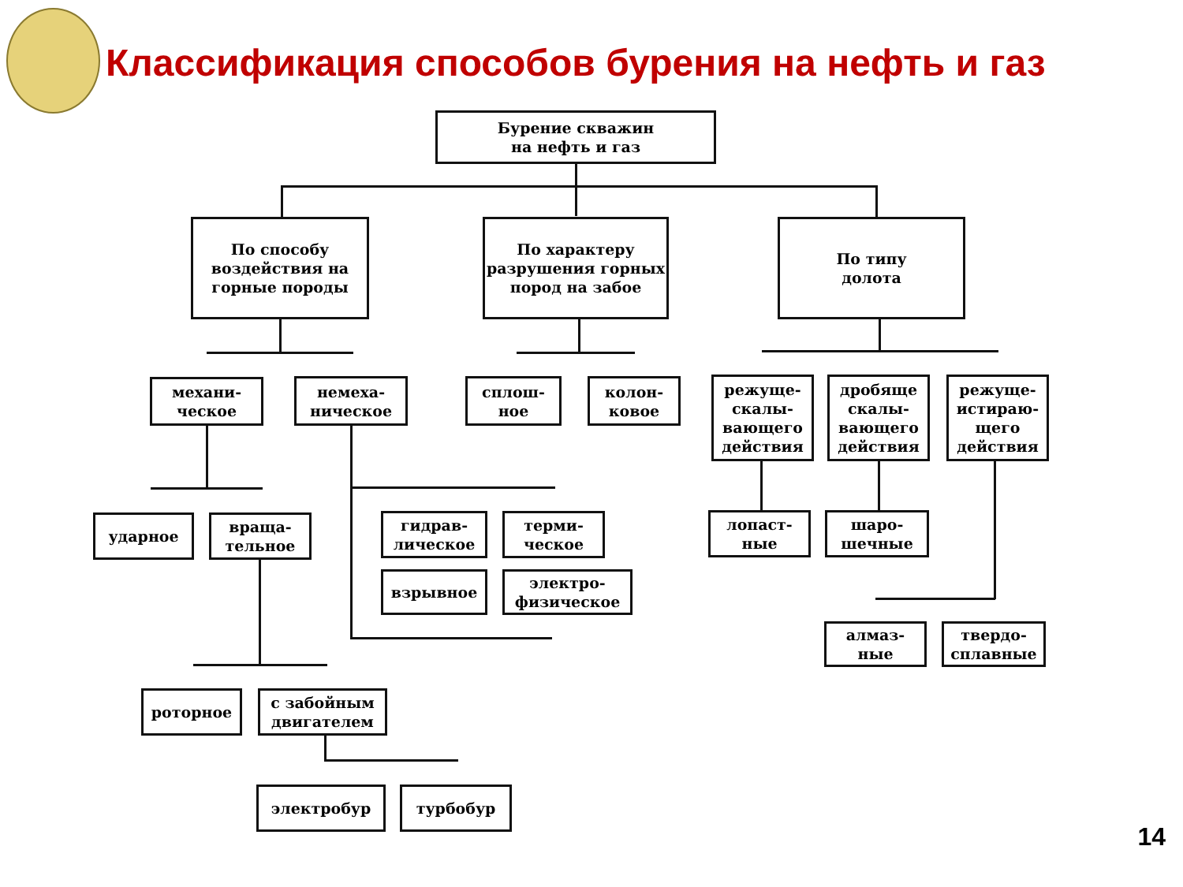Классификация способов бурения на нефть и газ
Бурение скважин
на нефть и газ
По способу воздействия на горные породы
По характеру разрушения горных пород на забое
По типу
долота
механи-
ческое
немеха-
ническое
сплош-
ное
колон-
ковое
режуще-скалы-вающего действия
дробяще скалы-вающего действия
режуще-истираю-щего действия
ударное
враща-
тельное
гидрав-
лическое
терми-
ческое
взрывное
электро-
физическое
лопаст-
ные
шаро-
шечные
алмаз-
ные
твердо-
сплавные
роторное
с забойным двигателем
электробур турбобур
14